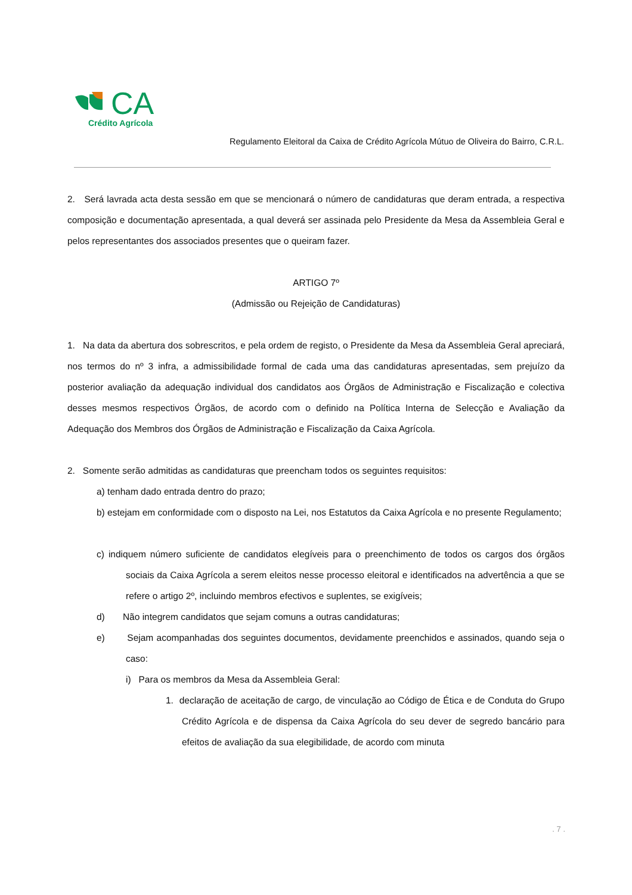CA
Crédito Agrícola
Regulamento Eleitoral da Caixa de Crédito Agrícola Mútuo de Oliveira do Bairro, C.R.L.
2. Será lavrada acta desta sessão em que se mencionará o número de candidaturas que deram entrada, a respectiva composição e documentação apresentada, a qual deverá ser assinada pelo Presidente da Mesa da Assembleia Geral e pelos representantes dos associados presentes que o queiram fazer.
ARTIGO 7º
(Admissão ou Rejeição de Candidaturas)
1. Na data da abertura dos sobrescritos, e pela ordem de registo, o Presidente da Mesa da Assembleia Geral apreciará, nos termos do nº 3 infra, a admissibilidade formal de cada uma das candidaturas apresentadas, sem prejuízo da posterior avaliação da adequação individual dos candidatos aos Órgãos de Administração e Fiscalização e colectiva desses mesmos respectivos Órgãos, de acordo com o definido na Política Interna de Selecção e Avaliação da Adequação dos Membros dos Órgãos de Administração e Fiscalização da Caixa Agrícola.
2. Somente serão admitidas as candidaturas que preencham todos os seguintes requisitos:
a) tenham dado entrada dentro do prazo;
b) estejam em conformidade com o disposto na Lei, nos Estatutos da Caixa Agrícola e no presente Regulamento;
c) indiquem número suficiente de candidatos elegíveis para o preenchimento de todos os cargos dos órgãos sociais da Caixa Agrícola a serem eleitos nesse processo eleitoral e identificados na advertência a que se refere o artigo 2º, incluindo membros efectivos e suplentes, se exigíveis;
d) Não integrem candidatos que sejam comuns a outras candidaturas;
e) Sejam acompanhadas dos seguintes documentos, devidamente preenchidos e assinados, quando seja o caso:
i) Para os membros da Mesa da Assembleia Geral:
1. declaração de aceitação de cargo, de vinculação ao Código de Ética e de Conduta do Grupo Crédito Agrícola e de dispensa da Caixa Agrícola do seu dever de segredo bancário para efeitos de avaliação da sua elegibilidade, de acordo com minuta
. 7 .